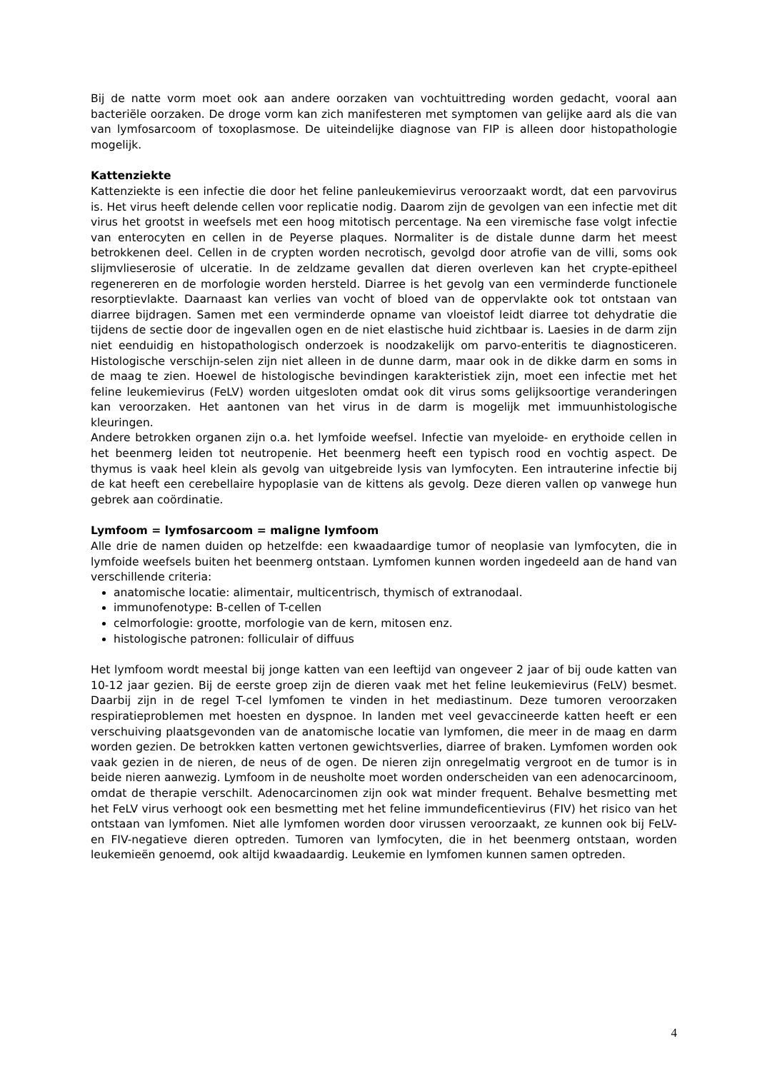Bij de natte vorm moet ook aan andere oorzaken van vochtuittreding worden gedacht, vooral aan bacteriële oorzaken. De droge vorm kan zich manifesteren met symptomen van gelijke aard als die van van lymfosarcoom of toxoplasmose. De uiteindelijke diagnose van FIP is alleen door histopathologie mogelijk.
Kattenziekte
Kattenziekte is een infectie die door het feline panleukemievirus veroorzaakt wordt, dat een parvovirus is. Het virus heeft delende cellen voor replicatie nodig. Daarom zijn de gevolgen van een infectie met dit virus het grootst in weefsels met een hoog mitotisch percentage. Na een viremische fase volgt infectie van enterocyten en cellen in de Peyerse plaques. Normaliter is de distale dunne darm het meest betrokkenen deel. Cellen in de crypten worden necrotisch, gevolgd door atrofie van de villi, soms ook slijmvlieserosie of ulceratie. In de zeldzame gevallen dat dieren overleven kan het crypte-epitheel regenereren en de morfologie worden hersteld. Diarree is het gevolg van een verminderde functionele resorptievlakte. Daarnaast kan verlies van vocht of bloed van de oppervlakte ook tot ontstaan van diarree bijdragen. Samen met een verminderde opname van vloeistof leidt diarree tot dehydratie die tijdens de sectie door de ingevallen ogen en de niet elastische huid zichtbaar is. Laesies in de darm zijn niet eenduidig en histopathologisch onderzoek is noodzakelijk om parvo-enteritis te diagnosticeren. Histologische verschijn-selen zijn niet alleen in de dunne darm, maar ook in de dikke darm en soms in de maag te zien. Hoewel de histologische bevindingen karakteristiek zijn, moet een infectie met het feline leukemievirus (FeLV) worden uitgesloten omdat ook dit virus soms gelijksoortige veranderingen kan veroorzaken. Het aantonen van het virus in de darm is mogelijk met immuunhistologische kleuringen.
Andere betrokken organen zijn o.a. het lymfoide weefsel. Infectie van myeloide- en erythoide cellen in het beenmerg leiden tot neutropenie. Het beenmerg heeft een typisch rood en vochtig aspect. De thymus is vaak heel klein als gevolg van uitgebreide lysis van lymfocyten. Een intrauterine infectie bij de kat heeft een cerebellaire hypoplasie van de kittens als gevolg. Deze dieren vallen op vanwege hun gebrek aan coördinatie.
Lymfoom = lymfosarcoom = maligne lymfoom
Alle drie de namen duiden op hetzelfde: een kwaadaardige tumor of neoplasie van lymfocyten, die in lymfoide weefsels buiten het beenmerg ontstaan. Lymfomen kunnen worden ingedeeld aan de hand van verschillende criteria:
anatomische locatie: alimentair, multicentrisch, thymisch of extranodaal.
immunofenotype: B-cellen of T-cellen
celmorfologie: grootte, morfologie van de kern, mitosen enz.
histologische patronen: folliculair of diffuus
Het lymfoom wordt meestal bij jonge katten van een leeftijd van ongeveer 2 jaar of bij oude katten van 10-12 jaar gezien. Bij de eerste groep zijn de dieren vaak met het feline leukemievirus (FeLV) besmet. Daarbij zijn in de regel T-cel lymfomen te vinden in het mediastinum. Deze tumoren veroorzaken respiratieproblemen met hoesten en dyspnoe. In landen met veel gevaccineerde katten heeft er een verschuiving plaatsgevonden van de anatomische locatie van lymfomen, die meer in de maag en darm worden gezien. De betrokken katten vertonen gewichtsverlies, diarree of braken. Lymfomen worden ook vaak gezien in de nieren, de neus of de ogen. De nieren zijn onregelmatig vergroot en de tumor is in beide nieren aanwezig. Lymfoom in de neusholte moet worden onderscheiden van een adenocarcinoom, omdat de therapie verschilt. Adenocarcinomen zijn ook wat minder frequent. Behalve besmetting met het FeLV virus verhoogt ook een besmetting met het feline immundeficentievirus (FIV) het risico van het ontstaan van lymfomen. Niet alle lymfomen worden door virussen veroorzaakt, ze kunnen ook bij FeLV- en FIV-negatieve dieren optreden. Tumoren van lymfocyten, die in het beenmerg ontstaan, worden leukemieën genoemd, ook altijd kwaadaardig. Leukemie en lymfomen kunnen samen optreden.
4